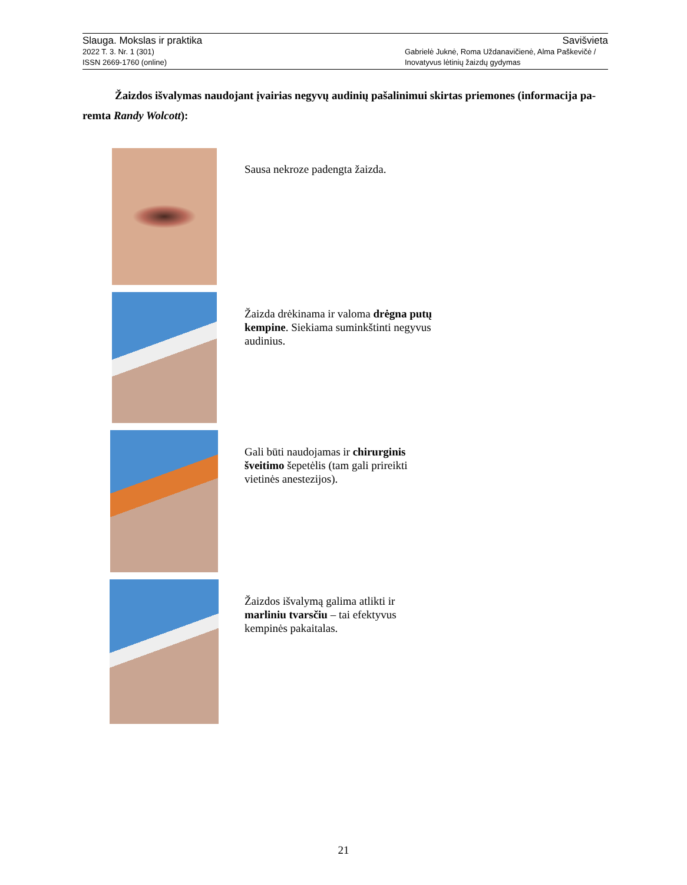Slauga. Mokslas ir praktika Savišvieta
2022 T. 3. Nr. 1 (301) Gabrielė Juknė, Roma Uždanavičienė, Alma Paškevičė /
ISSN 2669-1760 (online) Inovatyvus lėtinių žaizdų gydymas
Žaizdos išvalymas naudojant įvairias negyvų audinių pašalinimui skirtas priemones (informacija pa-remta Randy Wolcott):
Sausa nekroze padengta žaizda.
Žaizda drėkinama ir valoma drėgna putų kempine. Siekiama suminkštinti negyvus audinius.
Gali būti naudojamas ir chirurginis šveitimo šepetėlis (tam gali prireikti vietinės anestezijos).
Žaizdos išvalymą galima atlikti ir marliniu tvarsčiu – tai efektyvus kempinės pakaitalas.
21